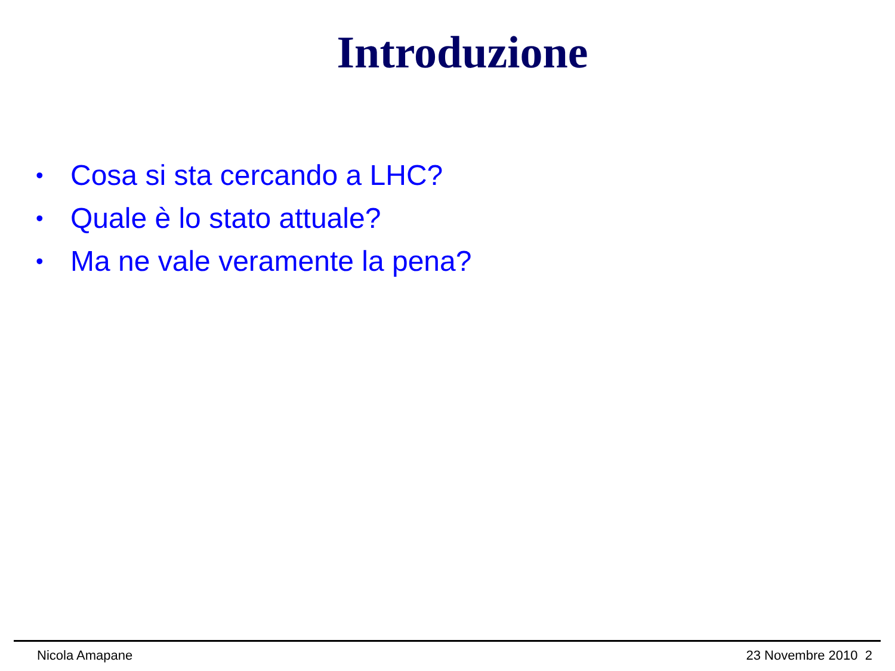Introduzione
• Cosa si sta cercando a LHC?
• Quale è lo stato attuale?
• Ma ne vale veramente la pena?
Nicola Amapane 23 Novembre 2010 2